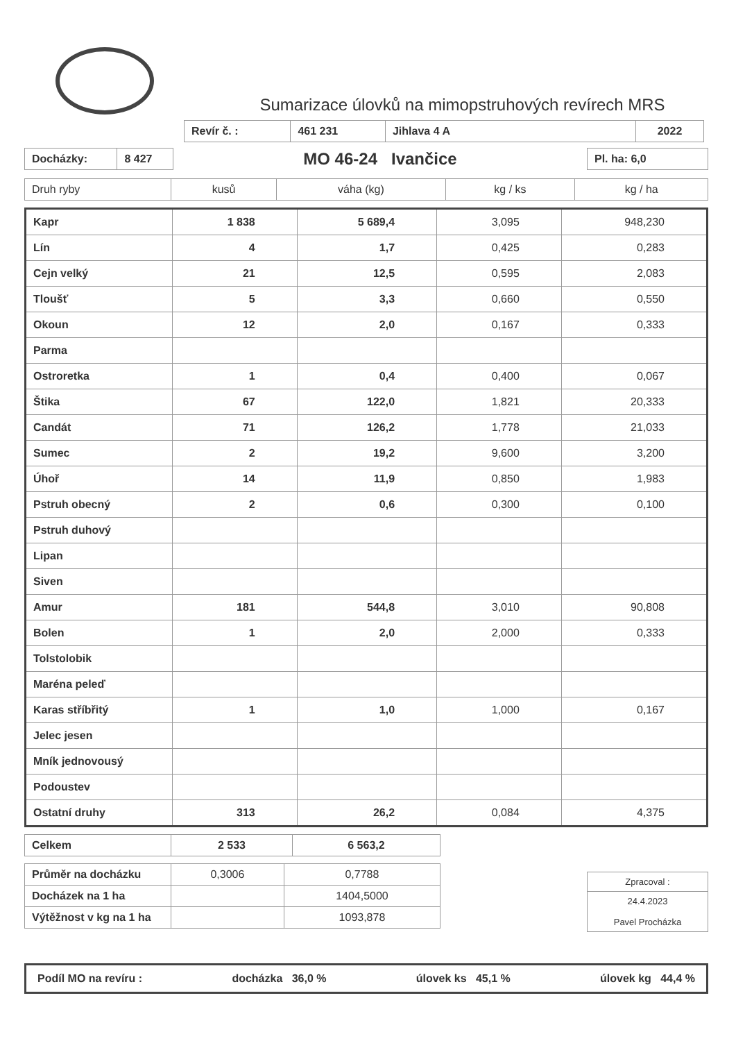Sumarizace úlovků na mimopstruhových revírech MRS
| Revír č. : | 461 231 | Jihlava 4 A | 2022 |
| Docházky: | 8 427 |
MO 46-24 Ivančice
| Pl. ha: 6,0 |
| Druh ryby | kusů | váha (kg) | kg / ks | kg / ha |
| --- | --- | --- | --- | --- |
| Kapr | 1 838 | 5 689,4 | 3,095 | 948,230 |
| Lín | 4 | 1,7 | 0,425 | 0,283 |
| Cejn velký | 21 | 12,5 | 0,595 | 2,083 |
| Tloušť | 5 | 3,3 | 0,660 | 0,550 |
| Okoun | 12 | 2,0 | 0,167 | 0,333 |
| Parma | | | | |
| Ostroretka | 1 | 0,4 | 0,400 | 0,067 |
| Štika | 67 | 122,0 | 1,821 | 20,333 |
| Candát | 71 | 126,2 | 1,778 | 21,033 |
| Sumec | 2 | 19,2 | 9,600 | 3,200 |
| Úhoř | 14 | 11,9 | 0,850 | 1,983 |
| Pstruh obecný | 2 | 0,6 | 0,300 | 0,100 |
| Pstruh duhový | | | | |
| Lipan | | | | |
| Siven | | | | |
| Amur | 181 | 544,8 | 3,010 | 90,808 |
| Bolen | 1 | 2,0 | 2,000 | 0,333 |
| Tolstolobik | | | | |
| Maréna peleď | | | | |
| Karas stříbřitý | 1 | 1,0 | 1,000 | 0,167 |
| Jelec jesen | | | | |
| Mník jednovousý | | | | |
| Podoustev | | | | |
| Ostatní druhy | 313 | 26,2 | 0,084 | 4,375 |
| Celkem | 2 533 | 6 563,2 |
| Průměr na docházku | 0,3006 | 0,7788 |
| Docházek na 1 ha | | 1404,5000 |
| Výtěžnost v kg na 1 ha | | 1093,878 |
| Zpracoval : |
| 24.4.2023 Pavel Procházka |
Podíl MO na revíru : docházka 36,0 % úlovek ks 45,1 % úlovek kg 44,4 %